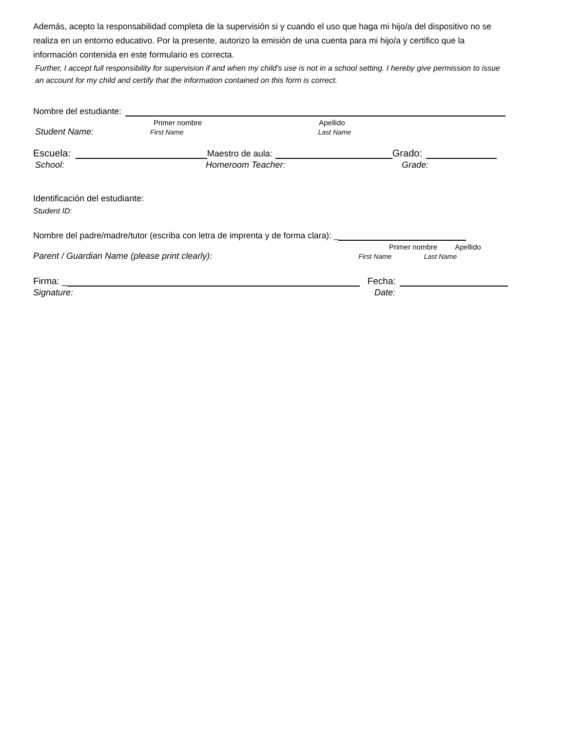Además, acepto la responsabilidad completa de la supervisión si y cuando el uso que haga mi hijo/a del dispositivo no se realiza en un entorno educativo. Por la presente, autorizo la emisión de una cuenta para mi hijo/a y certifico que la información contenida en este formulario es correcta.
Further, I accept full responsibility for supervision if and when my child's use is not in a school setting. I hereby give permission to issue an account for my child and certify that the information contained on this form is correct.
Nombre del estudiante:
Primer nombre Apellido
Student Name: First Name Last Name
Escuela: Maestro de aula: Grado:
School: Homeroom Teacher: Grade:
Identificación del estudiante:
Student ID:
Nombre del padre/madre/tutor (escriba con letra de imprenta y de forma clara): _
Primer nombre Apellido
Parent / Guardian Name (please print clearly): First Name Last Name
Firma: _ Fecha:
Signature: Date: